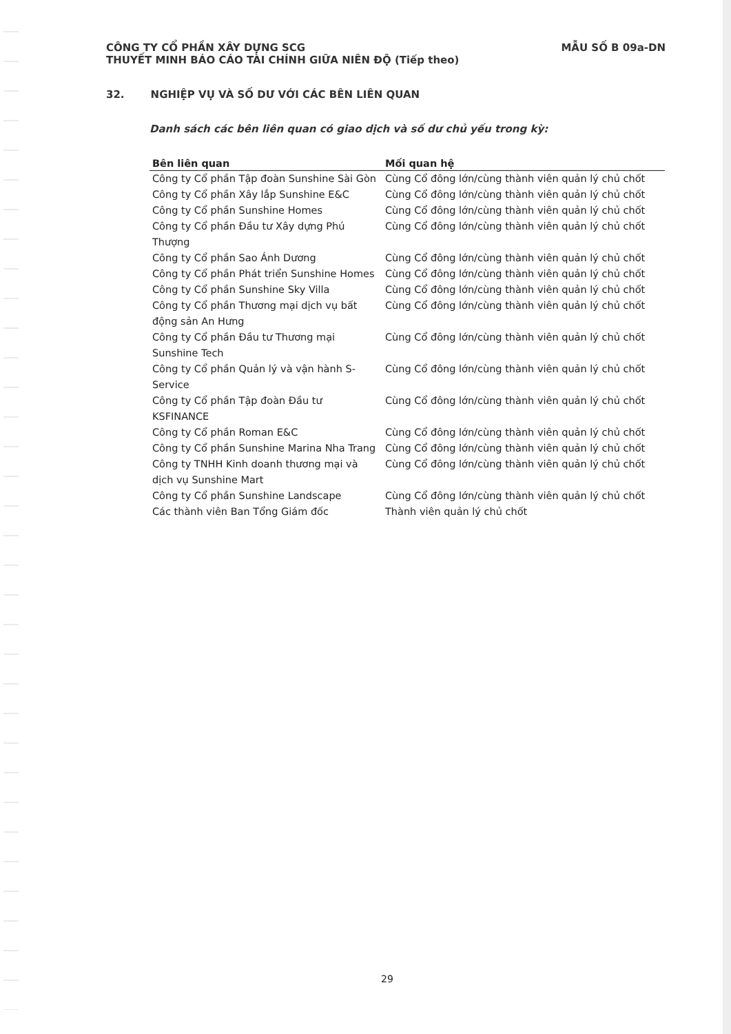MẪU SỐ B 09a-DN CÔNG TY CỔ PHẦN XÂY DỰNG SCG
THUYẾT MINH BÁO CÁO TÀI CHÍNH GIỮA NIÊN ĐỘ (Tiếp theo)
32. NGHIỆP VỤ VÀ SỐ DƯ VỚI CÁC BÊN LIÊN QUAN
Danh sách các bên liên quan có giao dịch và số dư chủ yếu trong kỳ:
| Bên liên quan | Mối quan hệ |
| --- | --- |
| Công ty Cổ phần Tập đoàn Sunshine Sài Gòn | Cùng Cổ đông lớn/cùng thành viên quản lý chủ chốt |
| Công ty Cổ phần Xây lắp Sunshine E&C | Cùng Cổ đông lớn/cùng thành viên quản lý chủ chốt |
| Công ty Cổ phần Sunshine Homes | Cùng Cổ đông lớn/cùng thành viên quản lý chủ chốt |
| Công ty Cổ phần Đầu tư Xây dựng Phú Thượng | Cùng Cổ đông lớn/cùng thành viên quản lý chủ chốt |
| Công ty Cổ phần Sao Ánh Dương | Cùng Cổ đông lớn/cùng thành viên quản lý chủ chốt |
| Công ty Cổ phần Phát triển Sunshine Homes | Cùng Cổ đông lớn/cùng thành viên quản lý chủ chốt |
| Công ty Cổ phần Sunshine Sky Villa | Cùng Cổ đông lớn/cùng thành viên quản lý chủ chốt |
| Công ty Cổ phần Thương mại dịch vụ bất động sản An Hưng | Cùng Cổ đông lớn/cùng thành viên quản lý chủ chốt |
| Công ty Cổ phần Đầu tư Thương mại Sunshine Tech | Cùng Cổ đông lớn/cùng thành viên quản lý chủ chốt |
| Công ty Cổ phần Quản lý và vận hành S-Service | Cùng Cổ đông lớn/cùng thành viên quản lý chủ chốt |
| Công ty Cổ phần Tập đoàn Đầu tư KSFINANCE | Cùng Cổ đông lớn/cùng thành viên quản lý chủ chốt |
| Công ty Cổ phần Roman E&C | Cùng Cổ đông lớn/cùng thành viên quản lý chủ chốt |
| Công ty Cổ phần Sunshine Marina Nha Trang | Cùng Cổ đông lớn/cùng thành viên quản lý chủ chốt |
| Công ty TNHH Kinh doanh thương mại và dịch vụ Sunshine Mart | Cùng Cổ đông lớn/cùng thành viên quản lý chủ chốt |
| Công ty Cổ phần Sunshine Landscape | Cùng Cổ đông lớn/cùng thành viên quản lý chủ chốt |
| Các thành viên Ban Tổng Giám đốc | Thành viên quản lý chủ chốt |
29